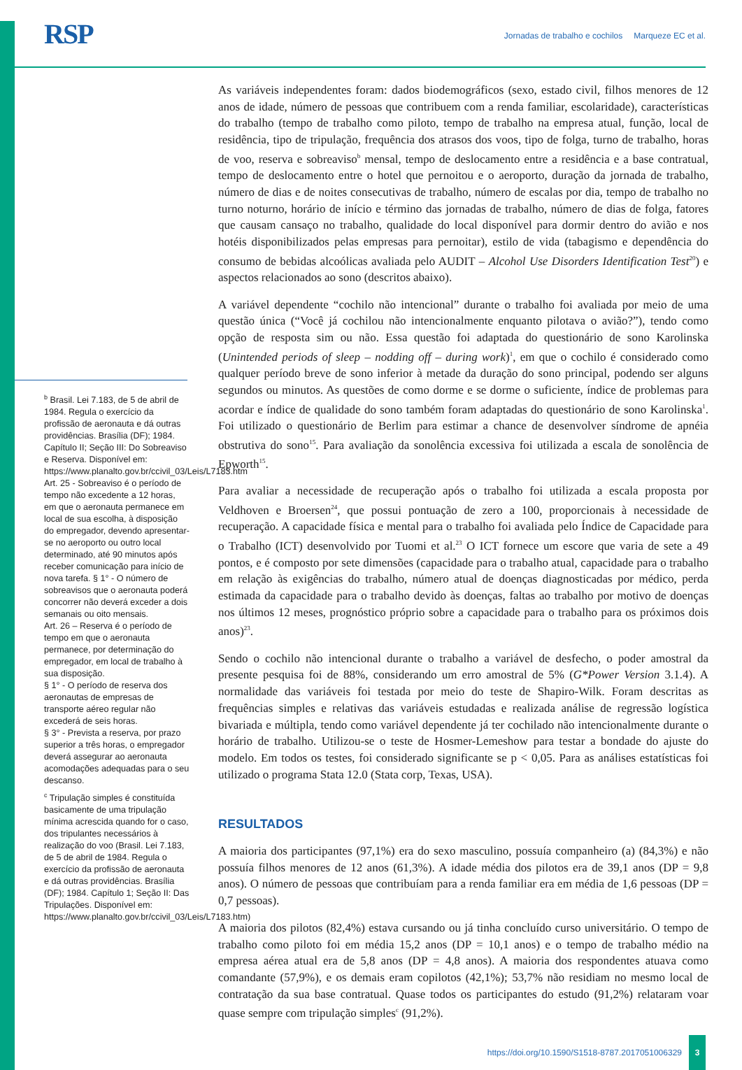RSP
Jornadas de trabalho e cochilos Marqueze EC et al.
<sup>b</sup> Brasil. Lei 7.183, de 5 de abril de 1984. Regula o exercício da profissão de aeronauta e dá outras providências. Brasília (DF); 1984. Capítulo II; Seção III: Do Sobreaviso e Reserva. Disponível em: https://www.planalto.gov.br/ccivil_03/Leis/L7183.htm
Art. 25 - Sobreaviso é o período de tempo não excedente a 12 horas, em que o aeronauta permanece em local de sua escolha, à disposição do empregador, devendo apresentar-se no aeroporto ou outro local determinado, até 90 minutos após receber comunicação para início de nova tarefa. § 1° - O número de sobreavisos que o aeronauta poderá concorrer não deverá exceder a dois semanais ou oito mensais.
Art. 26 – Reserva é o período de tempo em que o aeronauta permanece, por determinação do empregador, em local de trabalho à sua disposição.
§ 1° - O período de reserva dos aeronautas de empresas de transporte aéreo regular não excederá de seis horas.
§ 3° - Prevista a reserva, por prazo superior a três horas, o empregador deverá assegurar ao aeronauta acomodações adequadas para o seu descanso.
<sup>c</sup> Tripulação simples é constituída basicamente de uma tripulação mínima acrescida quando for o caso, dos tripulantes necessários à realização do voo (Brasil. Lei 7.183, de 5 de abril de 1984. Regula o exercício da profissão de aeronauta e dá outras providências. Brasília (DF); 1984. Capítulo 1; Seção II: Das Tripulações. Disponível em: https://www.planalto.gov.br/ccivil_03/Leis/L7183.htm)
As variáveis independentes foram: dados biodemográficos (sexo, estado civil, filhos menores de 12 anos de idade, número de pessoas que contribuem com a renda familiar, escolaridade), características do trabalho (tempo de trabalho como piloto, tempo de trabalho na empresa atual, função, local de residência, tipo de tripulação, frequência dos atrasos dos voos, tipo de folga, turno de trabalho, horas de voo, reserva e sobreaviso<sup>b</sup> mensal, tempo de deslocamento entre a residência e a base contratual, tempo de deslocamento entre o hotel que pernoitou e o aeroporto, duração da jornada de trabalho, número de dias e de noites consecutivas de trabalho, número de escalas por dia, tempo de trabalho no turno noturno, horário de início e término das jornadas de trabalho, número de dias de folga, fatores que causam cansaço no trabalho, qualidade do local disponível para dormir dentro do avião e nos hotéis disponibilizados pelas empresas para pernoitar), estilo de vida (tabagismo e dependência do consumo de bebidas alcoólicas avaliada pelo AUDIT – Alcohol Use Disorders Identification Test<sup>20</sup>) e aspectos relacionados ao sono (descritos abaixo).
A variável dependente “cochilo não intencional” durante o trabalho foi avaliada por meio de uma questão única (“Você já cochilou não intencionalmente enquanto pilotava o avião?”), tendo como opção de resposta sim ou não. Essa questão foi adaptada do questionário de sono Karolinska (Unintended periods of sleep – nodding off – during work)<sup>1</sup>, em que o cochilo é considerado como qualquer período breve de sono inferior à metade da duração do sono principal, podendo ser alguns segundos ou minutos. As questões de como dorme e se dorme o suficiente, índice de problemas para acordar e índice de qualidade do sono também foram adaptadas do questionário de sono Karolinska<sup>1</sup>. Foi utilizado o questionário de Berlim para estimar a chance de desenvolver síndrome de apnéia obstrutiva do sono<sup>15</sup>. Para avaliação da sonolência excessiva foi utilizada a escala de sonolência de Epworth<sup>15</sup>.
Para avaliar a necessidade de recuperação após o trabalho foi utilizada a escala proposta por Veldhoven e Broersen<sup>24</sup>, que possui pontuação de zero a 100, proporcionais à necessidade de recuperação. A capacidade física e mental para o trabalho foi avaliada pelo Índice de Capacidade para o Trabalho (ICT) desenvolvido por Tuomi et al.<sup>23</sup> O ICT fornece um escore que varia de sete a 49 pontos, e é composto por sete dimensões (capacidade para o trabalho atual, capacidade para o trabalho em relação às exigências do trabalho, número atual de doenças diagnosticadas por médico, perda estimada da capacidade para o trabalho devido às doenças, faltas ao trabalho por motivo de doenças nos últimos 12 meses, prognóstico próprio sobre a capacidade para o trabalho para os próximos dois anos)<sup>23</sup>.
Sendo o cochilo não intencional durante o trabalho a variável de desfecho, o poder amostral da presente pesquisa foi de 88%, considerando um erro amostral de 5% (G*Power Version 3.1.4). A normalidade das variáveis foi testada por meio do teste de Shapiro-Wilk. Foram descritas as frequências simples e relativas das variáveis estudadas e realizada análise de regressão logística bivariada e múltipla, tendo como variável dependente já ter cochilado não intencionalmente durante o horário de trabalho. Utilizou-se o teste de Hosmer-Lemeshow para testar a bondade do ajuste do modelo. Em todos os testes, foi considerado significante se p < 0,05. Para as análises estatísticas foi utilizado o programa Stata 12.0 (Stata corp, Texas, USA).
RESULTADOS
A maioria dos participantes (97,1%) era do sexo masculino, possuía companheiro (a) (84,3%) e não possuía filhos menores de 12 anos (61,3%). A idade média dos pilotos era de 39,1 anos (DP = 9,8 anos). O número de pessoas que contribuíam para a renda familiar era em média de 1,6 pessoas (DP = 0,7 pessoas).
A maioria dos pilotos (82,4%) estava cursando ou já tinha concluído curso universitário. O tempo de trabalho como piloto foi em média 15,2 anos (DP = 10,1 anos) e o tempo de trabalho médio na empresa aérea atual era de 5,8 anos (DP = 4,8 anos). A maioria dos respondentes atuava como comandante (57,9%), e os demais eram copilotos (42,1%); 53,7% não residiam no mesmo local de contratação da sua base contratual. Quase todos os participantes do estudo (91,2%) relataram voar quase sempre com tripulação simples<sup>c</sup> (91,2%).
https://doi.org/10.1590/S1518-8787.2017051006329
3